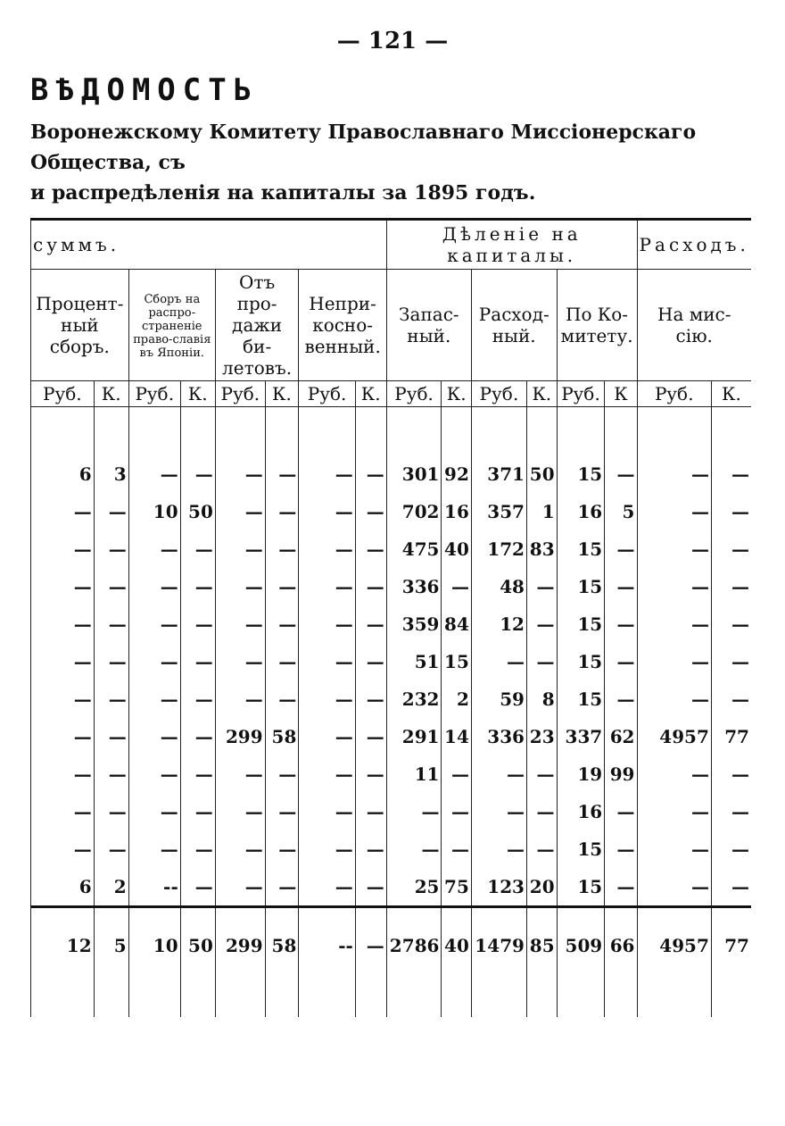— 121 —
ВѢДОМОСТЬ
Воронежскому Комитету Православнаго Миссіонерскаго Общества, съ
и распредѣленія на капиталы за 1895 годъ.
| суммъ. | | | | | | | | Дѣленіе на капиталы. | | | | | | Расходъ. | |
| --- | --- | --- | --- | --- | --- | --- | --- | --- | --- | --- | --- | --- | --- | --- | --- |
| Процент-ный сборъ. | | Сборъ на распро-страненіе право-славія въ Японіи. | | Отъ про-дажи би-летовъ. | | Непри-косно-венный. | | Запас-ный. | | Расход-ный. | | По Ко-митету. | | На мис-сію. | |
| Руб. | К. | Руб. | К. | Руб. | К. | Руб. | К. | Руб. | К. | Руб. | К. | Руб. | К | Руб. | К. |
| 6 | 3 | — | — | — | — | — | — | 301 | 92 | 371 | 50 | 15 | — | — | — |
| — | — | 10 | 50 | — | — | — | — | 702 | 16 | 357 | 1 | 16 | 5 | — | — |
| — | — | — | — | — | — | — | — | 475 | 40 | 172 | 83 | 15 | — | — | — |
| — | — | — | — | — | — | — | — | 336 | — | 48 | — | 15 | — | — | — |
| — | — | — | — | — | — | — | — | 359 | 84 | 12 | — | 15 | — | — | — |
| — | — | — | — | — | — | — | — | 51 | 15 | — | — | 15 | — | — | — |
| — | — | — | — | — | — | — | — | 232 | 2 | 59 | 8 | 15 | — | — | — |
| — | — | — | — | 299 | 58 | — | — | 291 | 14 | 336 | 23 | 337 | 62 | 4957 | 77 |
| — | — | — | — | — | — | — | — | 11 | — | — | — | 19 | 99 | — | — |
| — | — | — | — | — | — | — | — | — | — | — | — | 16 | — | — | — |
| — | — | — | — | — | — | — | — | — | — | — | — | 15 | — | — | — |
| 6 | 2 | -- | — | — | — | — | — | 25 | 75 | 123 | 20 | 15 | — | — | — |
| 12 | 5 | 10 | 50 | 299 | 58 | -- | — | 2786 | 40 | 1479 | 85 | 509 | 66 | 4957 | 77 |